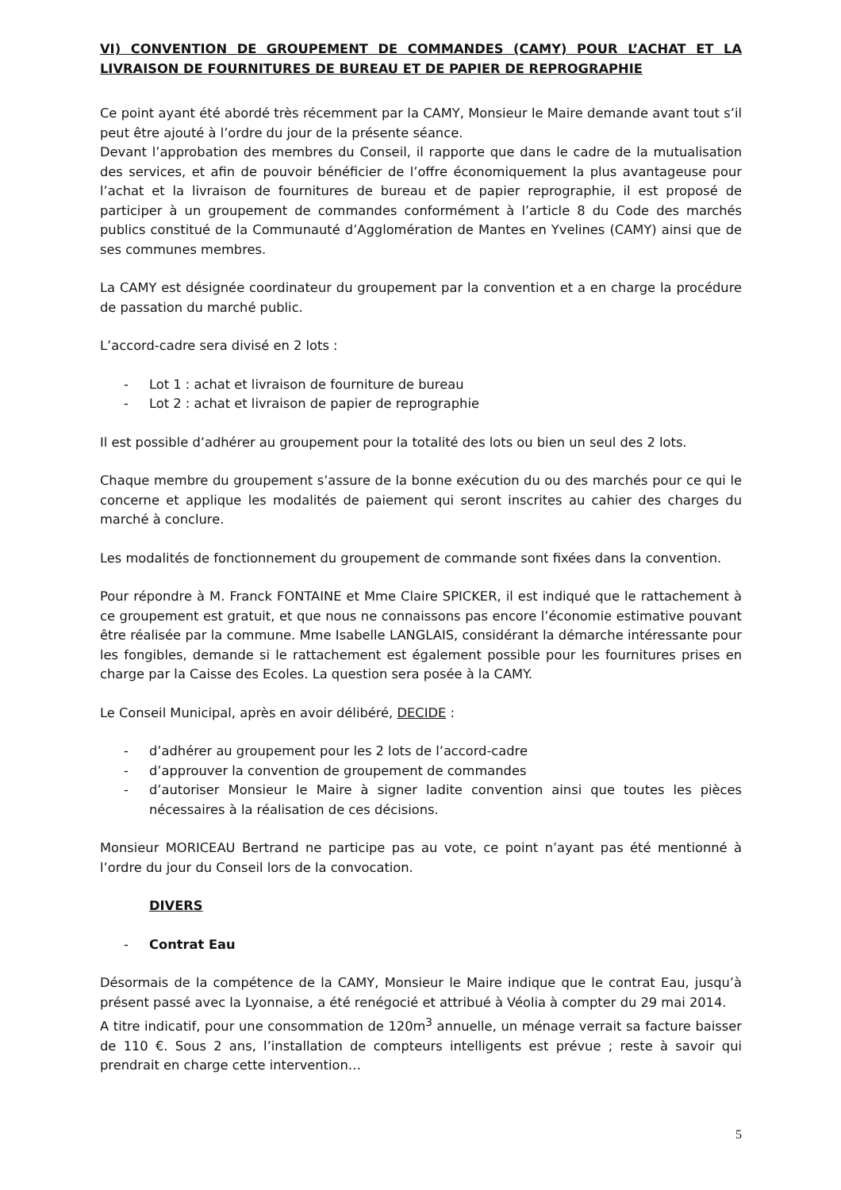VI) CONVENTION DE GROUPEMENT DE COMMANDES (CAMY) POUR L’ACHAT ET LA LIVRAISON DE FOURNITURES DE BUREAU ET DE PAPIER DE REPROGRAPHIE
Ce point ayant été abordé très récemment par la CAMY, Monsieur le Maire demande avant tout s’il peut être ajouté à l’ordre du jour de la présente séance.
Devant l’approbation des membres du Conseil, il rapporte que dans le cadre de la mutualisation des services, et afin de pouvoir bénéficier de l’offre économiquement la plus avantageuse pour l’achat et la livraison de fournitures de bureau et de papier reprographie, il est proposé de participer à un groupement de commandes conformément à l’article 8 du Code des marchés publics constitué de la Communauté d’Agglomération de Mantes en Yvelines (CAMY) ainsi que de ses communes membres.
La CAMY est désignée coordinateur du groupement par la convention et a en charge la procédure de passation du marché public.
L’accord-cadre sera divisé en 2 lots :
- Lot 1 : achat et livraison de fourniture de bureau
- Lot 2 : achat et livraison de papier de reprographie
Il est possible d’adhérer au groupement pour la totalité des lots ou bien un seul des 2 lots.
Chaque membre du groupement s’assure de la bonne exécution du ou des marchés pour ce qui le concerne et applique les modalités de paiement qui seront inscrites au cahier des charges du marché à conclure.
Les modalités de fonctionnement du groupement de commande sont fixées dans la convention.
Pour répondre à M. Franck FONTAINE et Mme Claire SPICKER, il est indiqué que le rattachement à ce groupement est gratuit, et que nous ne connaissons pas encore l’économie estimative pouvant être réalisée par la commune. Mme Isabelle LANGLAIS, considérant la démarche intéressante pour les fongibles, demande si le rattachement est également possible pour les fournitures prises en charge par la Caisse des Ecoles. La question sera posée à la CAMY.
Le Conseil Municipal, après en avoir délibéré, DECIDE :
- d’adhérer au groupement pour les 2 lots de l’accord-cadre
- d’approuver la convention de groupement de commandes
- d’autoriser Monsieur le Maire à signer ladite convention ainsi que toutes les pièces nécessaires à la réalisation de ces décisions.
Monsieur MORICEAU Bertrand ne participe pas au vote, ce point n’ayant pas été mentionné à l’ordre du jour du Conseil lors de la convocation.
DIVERS
- Contrat Eau
Désormais de la compétence de la CAMY, Monsieur le Maire indique que le contrat Eau, jusqu’à présent passé avec la Lyonnaise, a été renégocié et attribué à Véolia à compter du 29 mai 2014.
A titre indicatif, pour une consommation de 120m<sup>3</sup> annuelle, un ménage verrait sa facture baisser de 110 €. Sous 2 ans, l’installation de compteurs intelligents est prévue ; reste à savoir qui prendrait en charge cette intervention…
5